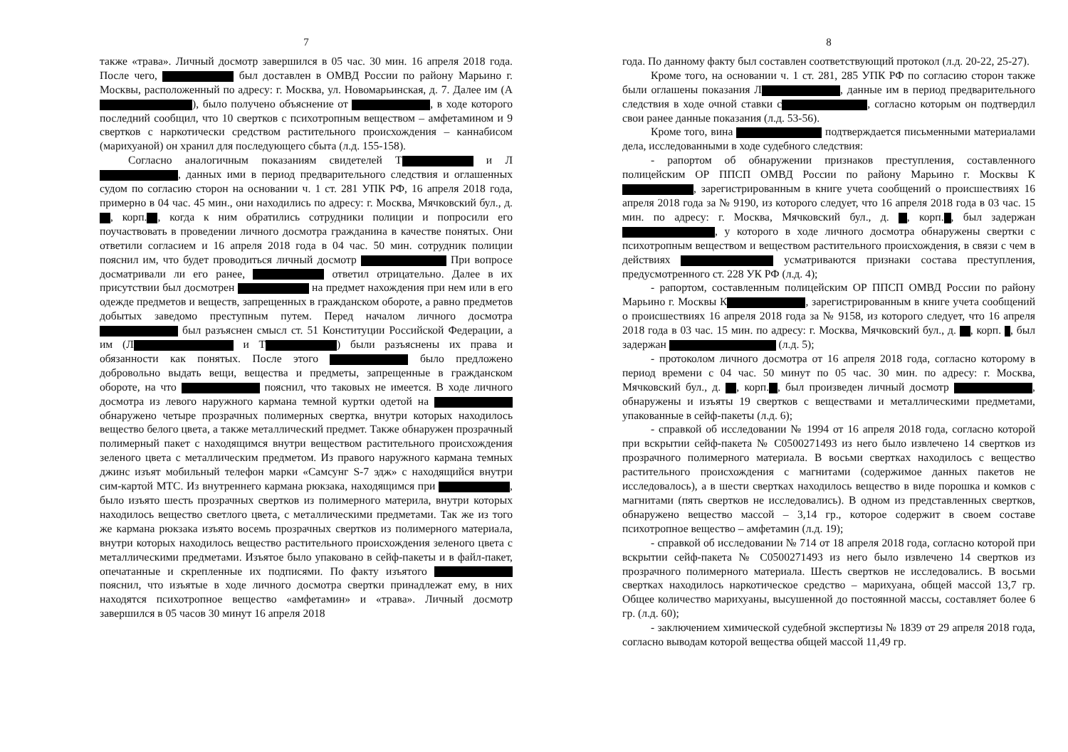7
также «трава». Личный досмотр завершился в 05 час. 30 мин. 16 апреля 2018 года. После чего, был доставлен в ОМВД России по району Марьино г. Москвы, расположенный по адресу: г. Москва, ул. Новомарьинская, д. 7. Далее им (А ), было получено объяснение от , в ходе которого последний сообщил, что 10 свертков с психотропным веществом – амфетамином и 9 свертков с наркотически средством растительного происхождения – каннабисом (марихуаной) он хранил для последующего сбыта (л.д. 155-158).
Согласно аналогичным показаниям свидетелей Т и Л , данных ими в период предварительного следствия и оглашенных судом по согласию сторон на основании ч. 1 ст. 281 УПК РФ, 16 апреля 2018 года, примерно в 04 час. 45 мин., они находились по адресу: г. Москва, Мячковский бул., д. , корп. , когда к ним обратились сотрудники полиции и попросили его поучаствовать в проведении личного досмотра гражданина в качестве понятых. Они ответили согласием и 16 апреля 2018 года в 04 час. 50 мин. сотрудник полиции пояснил им, что будет проводиться личный досмотр При вопросе досматривали ли его ранее, ответил отрицательно. Далее в их присутствии был досмотрен на предмет нахождения при нем или в его одежде предметов и веществ, запрещенных в гражданском обороте, а равно предметов добытых заведомо преступным путем. Перед началом личного досмотра был разъяснен смысл ст. 51 Конституции Российской Федерации, а им (Л и Т ) были разъяснены их права и обязанности как понятых. После этого было предложено добровольно выдать вещи, вещества и предметы, запрещенные в гражданском обороте, на что пояснил, что таковых не имеется. В ходе личного досмотра из левого наружного кармана темной куртки одетой на обнаружено четыре прозрачных полимерных свертка, внутри которых находилось вещество белого цвета, а также металлический предмет. Также обнаружен прозрачный полимерный пакет с находящимся внутри веществом растительного происхождения зеленого цвета с металлическим предметом. Из правого наружного кармана темных джинс изъят мобильный телефон марки «Самсунг S-7 эдж» с находящийся внутри сим-картой МТС. Из внутреннего кармана рюкзака, находящимся при , было изъято шесть прозрачных свертков из полимерного материла, внутри которых находилось вещество светлого цвета, с металлическими предметами. Так же из того же кармана рюкзака изъято восемь прозрачных свертков из полимерного материала, внутри которых находилось вещество растительного происхождения зеленого цвета с металлическими предметами. Изъятое было упаковано в сейф-пакеты и в файл-пакет, опечатанные и скрепленные их подписями. По факту изъятого пояснил, что изъятые в ходе личного досмотра свертки принадлежат ему, в них находятся психотропное вещество «амфетамин» и «трава». Личный досмотр завершился в 05 часов 30 минут 16 апреля 2018
8
года. По данному факту был составлен соответствующий протокол (л.д. 20-22, 25-27).
Кроме того, на основании ч. 1 ст. 281, 285 УПК РФ по согласию сторон также были оглашены показания Л , данные им в период предварительного следствия в ходе очной ставки с , согласно которым он подтвердил свои ранее данные показания (л.д. 53-56).
Кроме того, вина подтверждается письменными материалами дела, исследованными в ходе судебного следствия:
- рапортом об обнаружении признаков преступления, составленного полицейским ОР ППСП ОМВД России по району Марьино г. Москвы К , зарегистрированным в книге учета сообщений о происшествиях 16 апреля 2018 года за № 9190, из которого следует, что 16 апреля 2018 года в 03 час. 15 мин. по адресу: г. Москва, Мячковский бул., д. , корп. , был задержан , у которого в ходе личного досмотра обнаружены свертки с психотропным веществом и веществом растительного происхождения, в связи с чем в действиях усматриваются признаки состава преступления, предусмотренного ст. 228 УК РФ (л.д. 4);
- рапортом, составленным полицейским ОР ППСП ОМВД России по району Марьино г. Москвы К , зарегистрированным в книге учета сообщений о происшествиях 16 апреля 2018 года за № 9158, из которого следует, что 16 апреля 2018 года в 03 час. 15 мин. по адресу: г. Москва, Мячковский бул., д. , корп. , был задержан (л.д. 5);
- протоколом личного досмотра от 16 апреля 2018 года, согласно которому в период времени с 04 час. 50 минут по 05 час. 30 мин. по адресу: г. Москва, Мячковский бул., д. , корп. , был произведен личный досмотр , обнаружены и изъяты 19 свертков с веществами и металлическими предметами, упакованные в сейф-пакеты (л.д. 6);
- справкой об исследовании № 1994 от 16 апреля 2018 года, согласно которой при вскрытии сейф-пакета № С0500271493 из него было извлечено 14 свертков из прозрачного полимерного материала. В восьми свертках находилось с вещество растительного происхождения с магнитами (содержимое данных пакетов не исследовалось), а в шести свертках находилось вещество в виде порошка и комков с магнитами (пять свертков не исследовались). В одном из представленных свертков, обнаружено вещество массой – 3,14 гр., которое содержит в своем составе психотропное вещество – амфетамин (л.д. 19);
- справкой об исследовании № 714 от 18 апреля 2018 года, согласно которой при вскрытии сейф-пакета № С0500271493 из него было извлечено 14 свертков из прозрачного полимерного материала. Шесть свертков не исследовались. В восьми свертках находилось наркотическое средство – марихуана, общей массой 13,7 гр. Общее количество марихуаны, высушенной до постоянной массы, составляет более 6 гр. (л.д. 60);
- заключением химической судебной экспертизы № 1839 от 29 апреля 2018 года, согласно выводам которой вещества общей массой 11,49 гр.